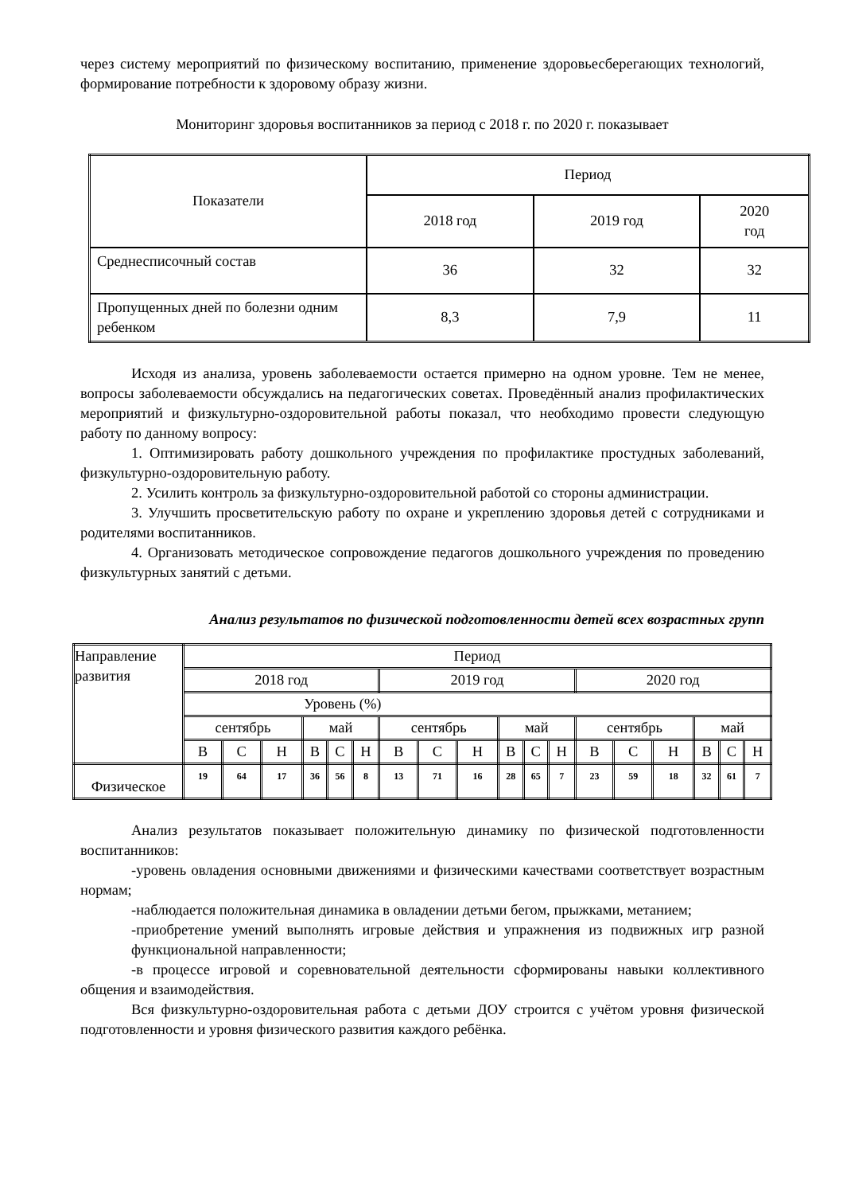через систему мероприятий по физическому воспитанию, применение здоровьесберегающих технологий, формирование потребности к здоровому образу жизни.
Мониторинг здоровья воспитанников за период с 2018 г. по 2020 г. показывает
| Показатели | Период | | |
| | 2018 год | 2019 год | 2020 год |
| Среднесписочный состав | 36 | 32 | 32 |
| Пропущенных дней по болезни одним ребенком | 8,3 | 7,9 | 11 |
Исходя из анализа, уровень заболеваемости остается примерно на одном уровне. Тем не менее, вопросы заболеваемости обсуждались на педагогических советах. Проведённый анализ профилактических мероприятий и физкультурно-оздоровительной работы показал, что необходимо провести следующую работу по данному вопросу:
1. Оптимизировать работу дошкольного учреждения по профилактике простудных заболеваний, физкультурно-оздоровительную работу.
2. Усилить контроль за физкультурно-оздоровительной работой со стороны администрации.
3. Улучшить просветительскую работу по охране и укреплению здоровья детей с сотрудниками и родителями воспитанников.
4. Организовать методическое сопровождение педагогов дошкольного учреждения по проведению физкультурных занятий с детьми.
Анализ результатов по физической подготовленности детей всех возрастных групп
| Направление развития | Период | | | | | | | | | | | | | | | | | |
| | 2018 год | | | | | | 2019 год | | | | | | 2020 год | | | | | |
| | Уровень (%) | | | | | | | | | | | | | | | | | |
| | сентябрь | | | май | | | сентябрь | | | май | | | сентябрь | | | май | | |
| | В | С | Н | В | С | Н | В | С | Н | В | С | Н | В | С | Н | В | С | Н |
| Физическое | 19 | 64 | 17 | 36 | 56 | 8 | 13 | 71 | 16 | 28 | 65 | 7 | 23 | 59 | 18 | 32 | 61 | 7 |
Анализ результатов показывает положительную динамику по физической подготовленности воспитанников:
-уровень овладения основными движениями и физическими качествами соответствует возрастным нормам;
-наблюдается положительная динамика в овладении детьми бегом, прыжками, метанием;
-приобретение умений выполнять игровые действия и упражнения из подвижных игр разной функциональной направленности;
-в процессе игровой и соревновательной деятельности сформированы навыки коллективного общения и взаимодействия.
Вся физкультурно-оздоровительная работа с детьми ДОУ строится с учётом уровня физической подготовленности и уровня физического развития каждого ребёнка.